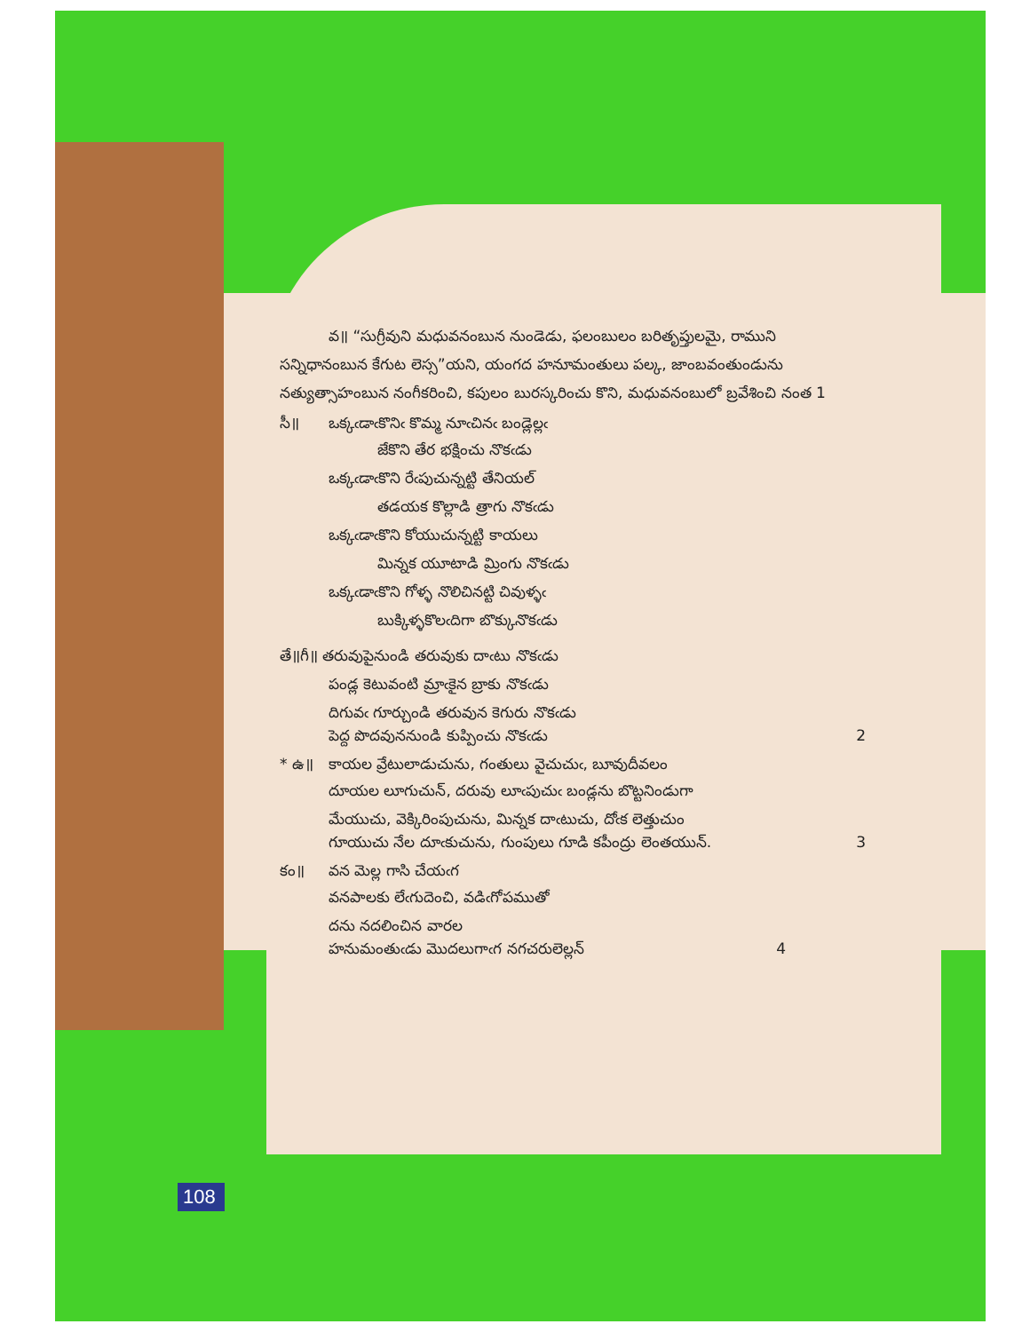వ॥ “సుగ్రీవుని మధువనంబున నుండెడు, ఫలంబులం బరితృప్తులమై, రాముని సన్నిధానంబున కేగుట లెస్స”యని, యంగద హనూమంతులు పల్క, జాంబవంతుండును నత్యుత్సాహంబున నంగీకరించి, కపులం బురస్కరించు కొని, మధువనంబులో బ్రవేశించి నంత 1
సీ॥ ఒక్కఁడాఁకొనిఁ కొమ్మ నూఁచినఁ బండ్లెల్లఁ
జేకొని తేర భక్షించు నొకఁడు
ఒక్కఁడాఁకొని రేఁపుచున్నట్టి తేనియల్
తడయక కొల్లాడి త్రాగు నొకఁడు
ఒక్కఁడాఁకొని కోయుచున్నట్టి కాయలు
మిన్నక యూటాడి మ్రింగు నొకఁడు
ఒక్కఁడాఁకొని గోళ్ళ నొలిచినట్టి చివుళ్ళఁ
బుక్కిళ్ళకొలఁదిగా బొక్కునొకఁడు
తే॥గీ॥ తరువుపైనుండి తరువుకు దాఁటు నొకఁడు
పండ్ల కెటువంటి మ్రాఁకైన బ్రాకు నొకఁడు
దిగువఁ గూర్చుండి తరువున కెగురు నొకఁడు
పెద్ద పొదవుననుండి కుప్పించు నొకఁడు 2
* ఉ॥ కాయల వ్రేటులాడుచును, గంతులు వైచుచుఁ, బూవుదీవలం
దూయల లూగుచున్, దరువు లూఁపుచుఁ బండ్లను బొట్టనిండుగా
మేయుచు, వెక్కిరింపుచును, మిన్నక దాఁటుచు, దోఁక లెత్తుచుం
గూయుచు నేల దూఁకుచును, గుంపులు గూడి కపీంద్రు లెంతయున్. 3
కం॥ వన మెల్ల గాసి చేయఁగ
వనపాలకు లేఁగుదెంచి, వడిఁగోపముతో
దను నదలించిన వారల
హనుమంతుఁడు మొదలుగాఁగ నగచరులెల్లన్ 4
108